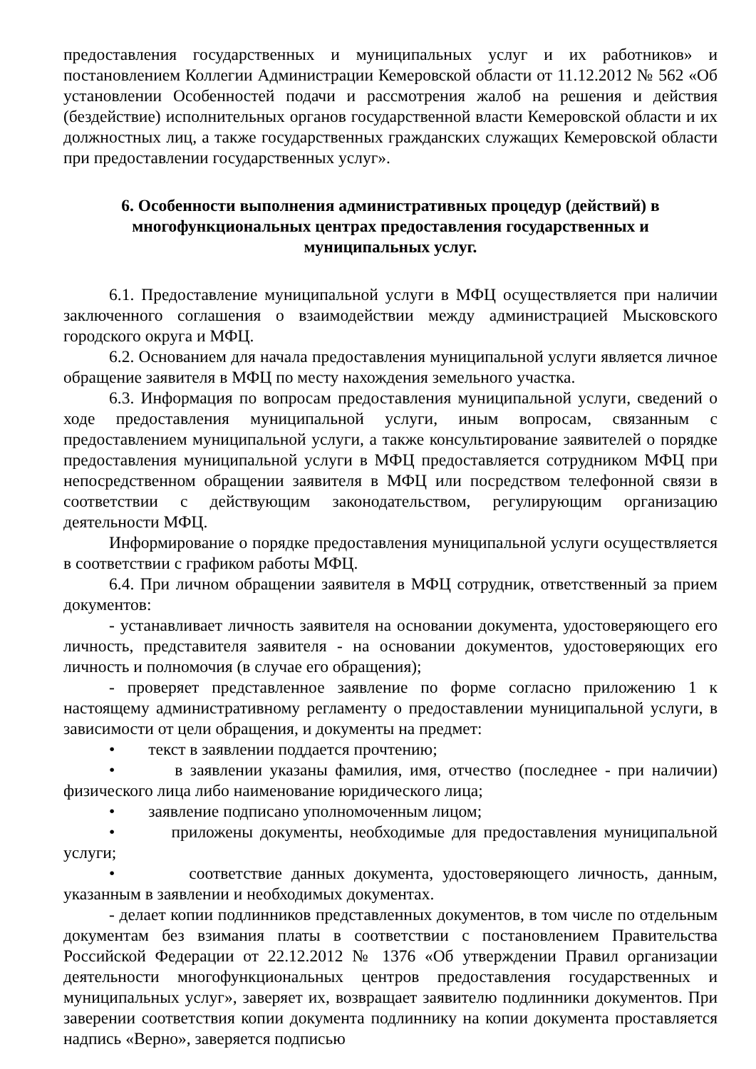предоставления государственных и муниципальных услуг и их работников» и постановлением Коллегии Администрации Кемеровской области от 11.12.2012 № 562 «Об установлении Особенностей подачи и рассмотрения жалоб на решения и действия (бездействие) исполнительных органов государственной власти Кемеровской области и их должностных лиц, а также государственных гражданских служащих Кемеровской области при предоставлении государственных услуг».
6. Особенности выполнения административных процедур (действий) в многофункциональных центрах предоставления государственных и муниципальных услуг.
6.1. Предоставление муниципальной услуги в МФЦ осуществляется при наличии заключенного соглашения о взаимодействии между администрацией Мысковского городского округа и МФЦ.
6.2. Основанием для начала предоставления муниципальной услуги является личное обращение заявителя в МФЦ по месту нахождения земельного участка.
6.3. Информация по вопросам предоставления муниципальной услуги, сведений о ходе предоставления муниципальной услуги, иным вопросам, связанным с предоставлением муниципальной услуги, а также консультирование заявителей о порядке предоставления муниципальной услуги в МФЦ предоставляется сотрудником МФЦ при непосредственном обращении заявителя в МФЦ или посредством телефонной связи в соответствии с действующим законодательством, регулирующим организацию деятельности МФЦ.
Информирование о порядке предоставления муниципальной услуги осуществляется в соответствии с графиком работы МФЦ.
6.4. При личном обращении заявителя в МФЦ сотрудник, ответственный за прием документов:
- устанавливает личность заявителя на основании документа, удостоверяющего его личность, представителя заявителя - на основании документов, удостоверяющих его личность и полномочия (в случае его обращения);
- проверяет представленное заявление по форме согласно приложению 1 к настоящему административному регламенту о предоставлении муниципальной услуги, в зависимости от цели обращения, и документы на предмет:
• текст в заявлении поддается прочтению;
• в заявлении указаны фамилия, имя, отчество (последнее - при наличии) физического лица либо наименование юридического лица;
• заявление подписано уполномоченным лицом;
• приложены документы, необходимые для предоставления муниципальной услуги;
• соответствие данных документа, удостоверяющего личность, данным, указанным в заявлении и необходимых документах.
- делает копии подлинников представленных документов, в том числе по отдельным документам без взимания платы в соответствии с постановлением Правительства Российской Федерации от 22.12.2012 № 1376 «Об утверждении Правил организации деятельности многофункциональных центров предоставления государственных и муниципальных услуг», заверяет их, возвращает заявителю подлинники документов. При заверении соответствия копии документа подлиннику на копии документа проставляется надпись «Верно», заверяется подписью